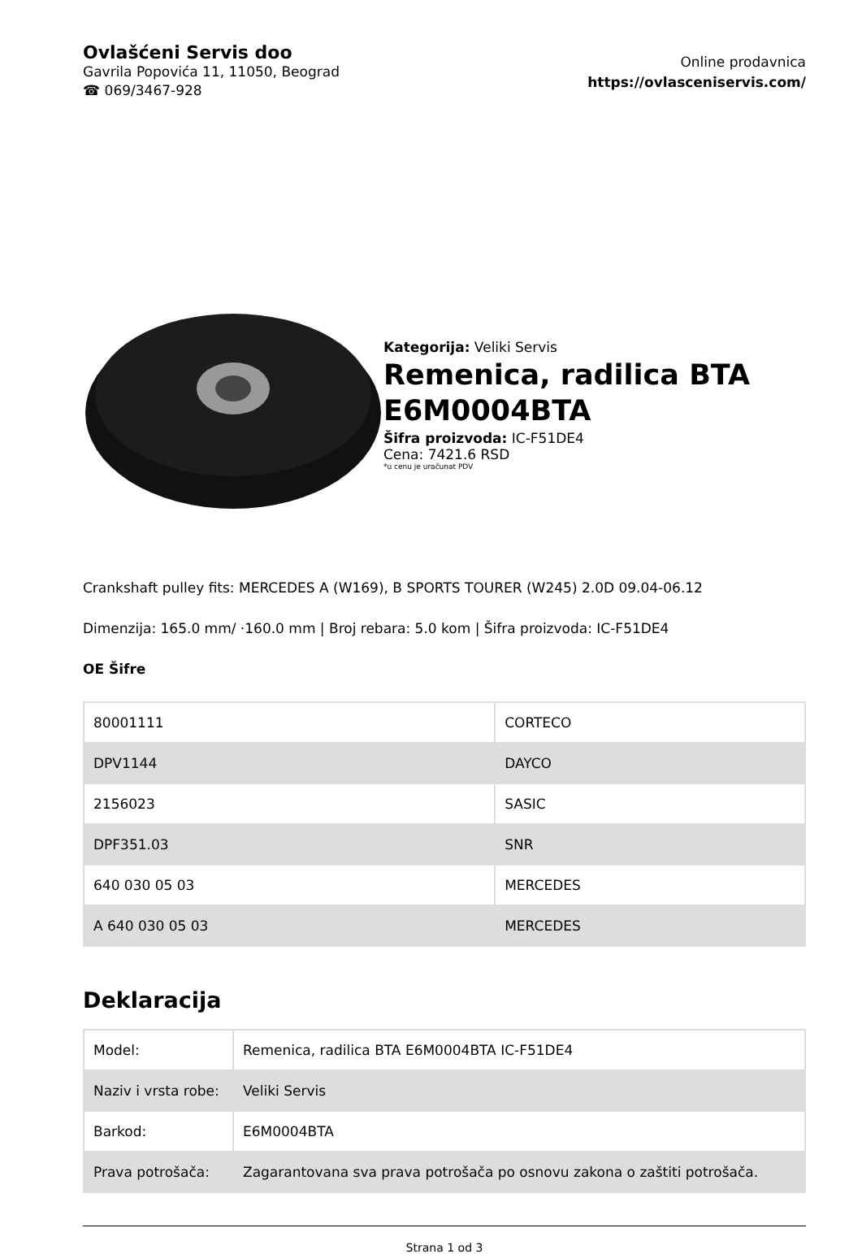Ovlašćeni Servis doo
Gavrila Popovića 11, 11050, Beograd
☎ 069/3467-928
Online prodavnica
https://ovlasceniservis.com/
Kategorija: Veliki Servis
Remenica, radilica BTA E6M0004BTA
Šifra proizvoda: IC-F51DE4
Cena: 7421.6 RSD
*u cenu je uračunat PDV
Crankshaft pulley fits: MERCEDES A (W169), B SPORTS TOURER (W245) 2.0D 09.04-06.12
Dimenzija: 165.0 mm/ ·160.0 mm | Broj rebara: 5.0 kom | Šifra proizvoda: IC-F51DE4
OE Šifre
| 80001111 | CORTECO |
| DPV1144 | DAYCO |
| 2156023 | SASIC |
| DPF351.03 | SNR |
| 640 030 05 03 | MERCEDES |
| A 640 030 05 03 | MERCEDES |
Deklaracija
| Model: | Remenica, radilica BTA E6M0004BTA IC-F51DE4 |
| Naziv i vrsta robe: | Veliki Servis |
| Barkod: | E6M0004BTA |
| Prava potrošača: | Zagarantovana sva prava potrošača po osnovu zakona o zaštiti potrošača. |
Strana 1 od 3